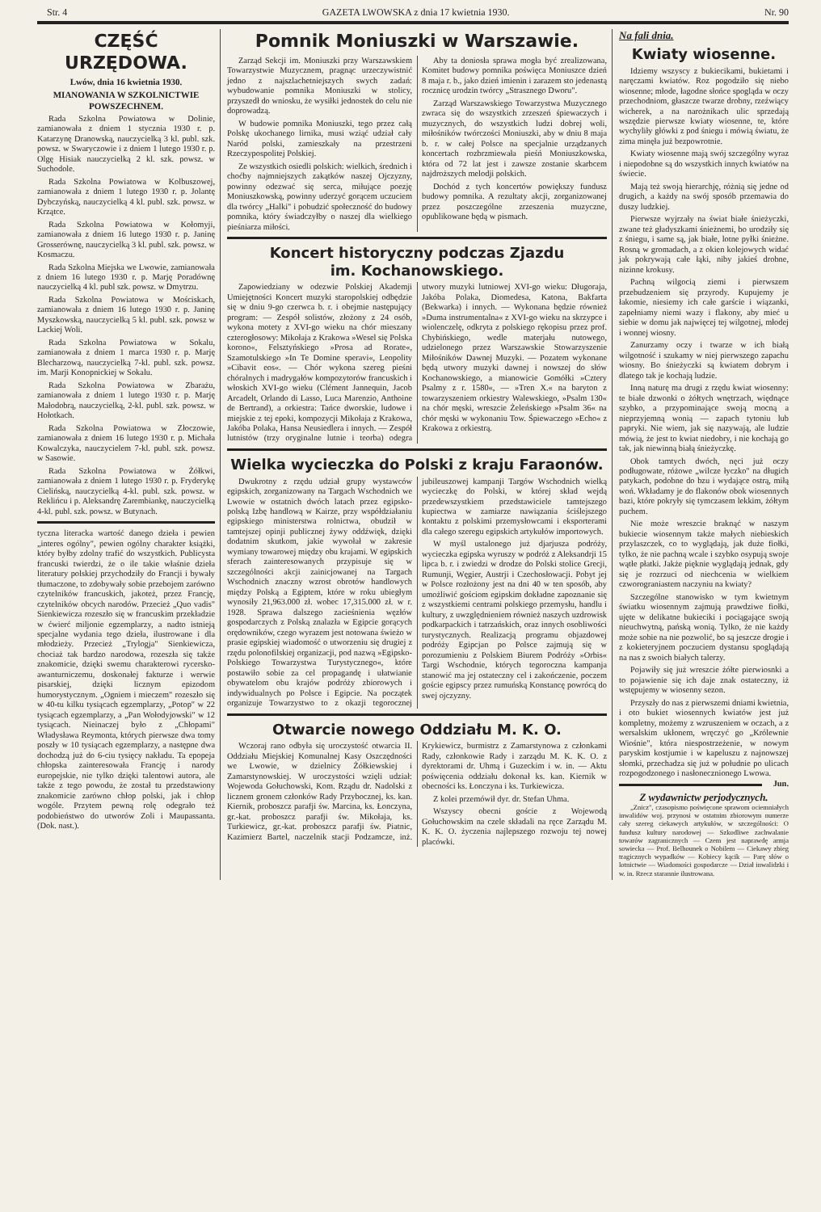Str. 4 GAZETA LWOWSKA z dnia 17 kwietnia 1930. Nr. 90
CZĘŚĆ URZĘDOWA.
Lwów, dnia 16 kwietnia 1930.
MIANOWANIA W SZKOLNICTWIE POWSZECHNEM.
Rada Szkolna Powiatowa w Dolinie, zamianowała z dniem 1 stycznia 1930 r. p. Katarzynę Dranowską, nauczycielką 3 kl. publ. szk. powsz. w Swaryczowie i z dniem 1 lutego 1930 r. p. Olgę Hisiak nauczycielką 2 kl. szk. powsz. w Suchodole.
Rada Szkolna Powiatowa w Kolbuszowej, zamianowała z dniem 1 lutego 1930 r. p. Jolantę Dybczyńską, nauczycielką 4 kl. publ. szk. powsz. w Krzątce.
Rada Szkolna Powiatowa w Kołomyji, zamianowała z dniem 16 lutego 1930 r. p. Janinę Grosserównę, nauczycielką 3 kl. publ. szk. powsz. w Kosmaczu.
Rada Szkolna Miejska we Lwowie, zamianowała z dniem 16 lutego 1930 r. p. Marję Poradównę nauczycielką 4 kl. publ szk. powsz. w Dmytrzu.
Rada Szkolna Powiatowa w Mościskach, zamianowała z dniem 16 lutego 1930 r. p. Janinę Myszkowską, nauczycielką 5 kl. publ. szk. powsz w Lackiej Woli.
Rada Szkolna Powiatowa w Sokalu, zamianowała z dniem 1 marca 1930 r. p. Marję Blecharzową, nauczycielką 7-kl. publ. szk. powsz. im. Marji Konopnickiej w Sokalu.
Rada Szkolna Powiatowa w Zbarażu, zamianowała z dniem 1 lutego 1930 r. p. Marję Małodobrą, nauczycielką, 2-kl. publ. szk. powsz. w Hołotkach.
Rada Szkolna Powiatowa w Złoczowie, zamianowała z dniem 16 lutego 1930 r. p. Michała Kowalczyka, nauczycielem 7-kl. publ. szk. powsz. w Sasowie.
Rada Szkolna Powiatowa w Żółkwi, zamianowała z dniem 1 lutego 1930 r. p. Fryderykę Cielińską, nauczycielką 4-kl. publ. szk. powsz. w Reklińcu i p. Aleksandrę Zarembiankę, nauczycielką 4-kl. publ. szk. powsz. w Butynach.
tyczna literacka wartość danego dzieła i pewien „interes ogólny", pewien ogólny charakter książki, który byłby zdolny trafić do wszystkich. Publicysta francuski twierdzi, że o ile takie właśnie dzieła literatury polskiej przychodziły do Francji i bywały tłumaczone, to zdobywały sobie przebojem zarówno czytelników francuskich, jakoteż, przez Francję, czytelników obcych narodów. Przecież „Quo vadis" Sienkiewicza rozeszło się w francuskim przekładzie w ćwierć miljonie egzemplarzy, a nadto istnieją specjalne wydania tego dzieła, ilustrowane i dla młodzieży. Przecież „Trylogja" Sienkiewicza, chociaż tak bardzo narodowa, rozeszła się także znakomicie, dzięki swemu charakterowi rycersko-awanturniczemu, doskonałej fakturze i werwie pisarskiej, dzięki licznym epizodom humorystycznym. „Ogniem i mieczem" rozeszło się w 40-tu kilku tysiącach egzemplarzy, „Potop" w 22 tysiącach egzemplarzy, a „Pan Wołodyjowski" w 12 tysiącach. Nieinaczej było z „Chłopami" Władysława Reymonta, których pierwsze dwa tomy poszły w 10 tysiącach egzemplarzy, a następne dwa dochodzą już do 6-ciu tysięcy nakładu. Ta epopeja chłopska zainteresowała Francję i narody europejskie, nie tylko dzięki talentowi autora, ale także z tego powodu, że został tu przedstawiony znakomicie zarówno chłop polski, jak i chłop wogóle. Przytem pewną rolę odegrało też podobieństwo do utworów Zoli i Maupassanta. (Dok. nast.).
Pomnik Moniuszki w Warszawie.
Zarząd Sekcji im. Moniuszki przy Warszawskiem Towarzystwie Muzycznem, pragnąc urzeczywistnić jedno z najszlachetniejszych swych zadań: wybudowanie pomnika Moniuszki w stolicy, przyszedł do wniosku, że wysiłki jednostek do celu nie doprowadzą.
W budowie pomnika Moniuszki, tego przez całą Polskę ukochanego lirnika, musi wziąć udział cały Naród polski, zamieszkały na przestrzeni Rzeczypospolitej Polskiej.
Ze wszystkich osiedli polskich: wielkich, średnich i choćby najmniejszych zakątków naszej Ojczyzny, powinny odezwać się serca, miłujące poezję Moniuszkowską, powinny uderzyć gorącem uczuciem dla twórcy „Halki" i pobudzić społeczność do budowy pomnika, który świadczyłby o naszej dla wielkiego pieśniarza miłości.
Aby ta doniosła sprawa mogła być zrealizowana, Komitet budowy pomnika poświęca Moniuszce dzień 8 maja r. b., jako dzień imienin i zarazem sto jedenastą rocznicę urodzin twórcy „Strasznego Dworu".
Zarząd Warszawskiego Towarzystwa Muzycznego zwraca się do wszystkich zrzeszeń śpiewaczych i muzycznych, do wszystkich ludzi dobrej woli, miłośników twórczości Moniuszki, aby w dniu 8 maja b. r. w całej Polsce na specjalnie urządzanych koncertach rozbrzmiewała pieśń Moniuszkowska, która od 72 lat jest i zawsze zostanie skarbcem najdroższych melodji polskich.
Dochód z tych koncertów powiększy fundusz budowy pomnika. A rezultaty akcji, zorganizowanej przez poszczególne zrzeszenia muzyczne, opublikowane będą w pismach.
Koncert historyczny podczas Zjazdu
im. Kochanowskiego.
Zapowiedziany w odezwie Polskiej Akademji Umiejętności Koncert muzyki staropolskiej odbędzie się w dniu 9-go czerwca b. r. i obejmie następujący program: — Zespół solistów, złożony z 24 osób, wykona motety z XVI-go wieku na chór mieszany czterogłosowy: Mikołaja z Krakowa »Wesel się Polska korono«, Felsztyńskiego »Prosa ad Rorate«, Szamotulskiego »In Te Domine speravi«, Leopolity »Cibavit eos«. — Chór wykona szereg pieśni chóralnych i madrygałów kompozytorów francuskich i włoskich XVI-go wieku (Clément Jannequin, Jacob Arcadelt, Orlando di Lasso, Luca Marenzio, Anthoine de Bertrand), a orkiestra: Tańce dworskie, ludowe i miejskie z tej epoki, kompozycji Mikołaja z Krakowa, Jakóba Polaka, Hansa Neusiedlera i innych. — Zespół lutnistów (trzy oryginalne lutnie i teorba) odegra utwory muzyki lutniowej XVI-go wieku: Długoraja, Jakóba Polaka, Diomedesa, Katona, Bakfarta (Bekwarka) i innych. — Wykonana będzie również »Duma instrumentalna« z XVI-go wieku na skrzypce i wiolenczelę, odkryta z polskiego rękopisu przez prof. Chybińskiego, wedle materjału nutowego, udzielonego przez Warszawskie Stowarzyszenie Miłośników Dawnej Muzyki. — Pozatem wykonane będą utwory muzyki dawnej i nowszej do słów Kochanowskiego, a mianowicie Gomółki »Cztery Psalmy z r. 1580«, — »Tren X.« na baryton z towarzyszeniem orkiestry Walewskiego, »Psalm 130« na chór męski, wreszcie Żeleńskiego »Psalm 36« na chór męski w wykonaniu Tow. Śpiewaczego »Echo« z Krakowa z orkiestrą.
Wielka wycieczka do Polski z kraju Faraonów.
Dwukrotny z rzędu udział grupy wystawców egipskich, zorganizowany na Targach Wschodnich we Lwowie w ostatnich dwóch latach przez egipsko-polską Izbę handlową w Kairze, przy współdziałaniu egipskiego ministerstwa rolnictwa, obudził w tamtejszej opinji publicznej żywy oddźwięk, dzięki dodatnim skutkom, jakie wywołał w zakresie wymiany towarowej między obu krajami. W egipskich sferach zainteresowanych przypisuje się w szczególności akcji zainicjowanej na Targach Wschodnich znaczny wzrost obrotów handlowych między Polską a Egiptem, które w roku ubiegłym wynosiły 21,963.000 zł. wobec 17,315.000 zł. w r. 1928. Sprawa dalszego zacieśnienia węzłów gospodarczych z Polską znalazła w Egipcie gorących orędowników, czego wyrazem jest notowana świeżo w prasie egipskiej wiadomość o utworzeniu się drugiej z rzędu polonofilskiej organizacji, pod nazwą »Egipsko-Polskiego Towarzystwa Turystycznego«, które postawiło sobie za cel propagandę i ułatwianie obywatelom obu krajów podróży zbiorowych i indywidualnych po Polsce i Egipcie. Na początek organizuje Towarzystwo to z okazji tegorocznej jubileuszowej kampanji Targów Wschodnich wielką wycieczkę do Polski, w której skład wejdą przedewszystkiem przedstawiciele tamtejszego kupiectwa w zamiarze nawiązania ściślejszego kontaktu z polskimi przemysłowcami i eksporterami dla całego szeregu egipskich artykułów importowych.
W myśl ustalonego już djarjusza podróży, wycieczka egipska wyruszy w podróż z Aleksandrji 15 lipca b. r. i zwiedzi w drodze do Polski stolice Grecji, Rumunji, Węgier, Austrji i Czechosłowacji. Pobyt jej w Polsce rozłożony jest na dni 40 w ten sposób, aby umożliwić gościom egipskim dokładne zapoznanie się z wszystkiemi centrami polskiego przemysłu, handlu i kultury, z uwzględnieniem również naszych uzdrowisk podkarpackich i tatrzańskich, oraz innych osobliwości turystycznych. Realizacją programu objazdowej podróży Egipcjan po Polsce zajmują się w porozumieniu z Polskiem Biurem Podróży »Orbis« Targi Wschodnie, których tegoroczna kampanja stanowić ma jej ostateczny cel i zakończenie, poczem goście egipscy przez rumuńską Konstancę powrócą do swej ojczyzny.
Otwarcie nowego Oddziału M. K. O.
Wczoraj rano odbyła się uroczystość otwarcia II. Oddziału Miejskiej Komunalnej Kasy Oszczędności we Lwowie, w dzielnicy Żółkiewskiej i Zamarstynowskiej. W uroczystości wzięli udział: Wojewoda Gołuchowski, Kom. Rządu dr. Nadolski z licznem gronem członków Rady Przybocznej, ks. kan. Kiernik, proboszcz parafji św. Marcina, ks. Łonczyna, gr.-kat. proboszcz parafji św. Mikołaja, ks. Turkiewicz, gr.-kat. proboszcz parafji św. Piatnic, Kazimierz Bartel, naczelnik stacji Podzamcze, inż. Krykiewicz, burmistrz z Zamarstynowa z członkami Rady, członkowie Rady i zarządu M. K. K. O. z dyrektorami dr. Uhmą i Guzeckim i w. in. — Aktu poświęcenia oddziału dokonał ks. kan. Kiernik w obecności ks. Łonczyna i ks. Turkiewicza.
Z kolei przemówił dyr. dr. Stefan Uhma.
Wszyscy obecni goście z Wojewodą Gołuchowskim na czele składali na ręce Zarządu M. K. K. O. życzenia najlepszego rozwoju tej nowej placówki.
Na fali dnia.
Kwiaty wiosenne.
Idziemy wszyscy z bukiecikami, bukietami i naręczami kwiatów. Roz pogodziło się niebo wiosenne; młode, łagodne słońce spogląda w oczy przechodniom, głaszcze twarze drobny, rzeźwiący wicherek, a na narożnikach ulic sprzedają wszędzie pierwsze kwiaty wiosenne, te, które wychyliły główki z pod śniegu i mówią światu, że zima minęła już bezpowrotnie.
Kwiaty wiosenne mają swój szczególny wyraz i niepodobne są do wszystkich innych kwiatów na świecie.
Mają też swoją hierarchję, różnią się jedne od drugich, a każdy na swój sposób przemawia do duszy ludzkiej.
Pierwsze wyjrzały na świat białe śnieżyczki, zwane też gładyszkami śnieżnemi, bo urodziły się z śniegu, i same są, jak białe, lotne pyłki śnieżne. Rosną w gromadach, a z okien kolejowych widać jak pokrywają całe łąki, niby jakieś drobne, nizinne krokusy.
Pachną wilgocią ziemi i pierwszem przebudzeniem się przyrody. Kupujemy je łakomie, niesiemy ich całe garście i wiązanki, zapełniamy niemi wazy i flakony, aby mieć u siebie w domu jak najwięcej tej wilgotnej, młodej i wonnej wiosny.
Zanurzamy oczy i twarze w ich białą wilgotność i szukamy w niej pierwszego zapachu wiosny. Bo śnieżyczki są kwiatem dobrym i dlatego tak je kochają ludzie.
Inną naturę ma drugi z rzędu kwiat wiosenny: te białe dzwonki o żółtych wnętrzach, więdnące szybko, a przypominające swoją mocną a nieprzyjemną wonią — zapach tytoniu lub papryki. Nie wiem, jak się nazywają, ale ludzie mówią, że jest to kwiat niedobry, i nie kochają go tak, jak niewinną białą śnieżyczkę.
Obok tamtych dwóch, nęci już oczy podługowate, różowe „wilcze łyczko" na długich patykach, podobne do bzu i wydające ostrą, miłą woń. Wkładamy je do flakonów obok wiosennych bazi, które pokryły się tymczasem lekkim, żółtym puchem.
Nie może wreszcie braknąć w naszym bukiecie wiosennym także małych niebieskich przylaszczek, co to wyglądają, jak duże fiołki, tylko, że nie pachną wcale i szybko osypują swoje wątłe płatki. Jakże pięknie wyglądają jednak, gdy się je rozrzuci od niechcenia w wielkiem czworograniastem naczyniu na kwiaty?
Szczególne stanowisko w tym kwietnym światku wiosennym zajmują prawdziwe fiołki, ujęte w delikatne bukieciki i pociągające swoją nieuchwytną, pańską wonią. Tylko, że nie każdy może sobie na nie pozwolić, bo są jeszcze drogie i z kokieteryjnem poczuciem dystansu spoglądają na nas z swoich białych talerzy.
Pojawiły się już wreszcie żółte pierwiosnki a to pojawienie się ich daje znak ostateczny, iż wstępujemy w wiosenny sezon.
Przyszły do nas z pierwszemi dniami kwietnia, i oto bukiet wiosennych kwiatów jest już kompletny, możemy z wzruszeniem w oczach, a z wersalskim ukłonem, wręczyć go „Królewnie Wiośnie", która niespostrzeżenie, w nowym paryskim kostjumie i w kapeluszu z najnowszej słomki, przechadza się już w południe po ulicach rozpogodzonego i nasłonecznionego Lwowa. Jun.
Z wydawnictw perjodycznych.
„Znicz", czasopismo poświęcone sprawom ociemniałych inwalidów woj. przynosi w ostatnim zbiorowym numerze cały szereg ciekawych artykułów, w szczególności: O fundusz kultury narodowej — Szkodliwe zachwalanie towarów zagranicznych — Czem jest naprawdę armja sowiecka — Prof. Belhounek o Nobilem — Ciekawy zbieg tragicznych wypadków — Kobiecy kącik — Parę słów o lotnictwie — Wiadomości gospodarcze — Dział inwalidzki i w. in. Rzecz starannie ilustrowana.